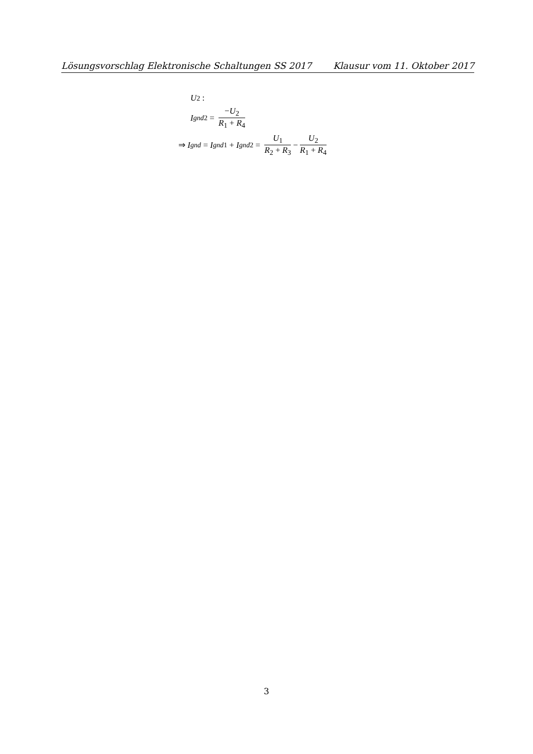Lösungsvorschlag Elektronische Schaltungen SS 2017 Klausur vom 11. Oktober 2017
U<sub>2</sub> :
I<sub>gnd2</sub> = −U<sub>2</sub> R<sub>1</sub> + R<sub>4</sub>
⇒ I<sub>gnd</sub> = I<sub>gnd1</sub> + I<sub>gnd2</sub> = U<sub>1</sub> R<sub>2</sub> + R<sub>3</sub> − U<sub>2</sub> R<sub>1</sub> + R<sub>4</sub>
3